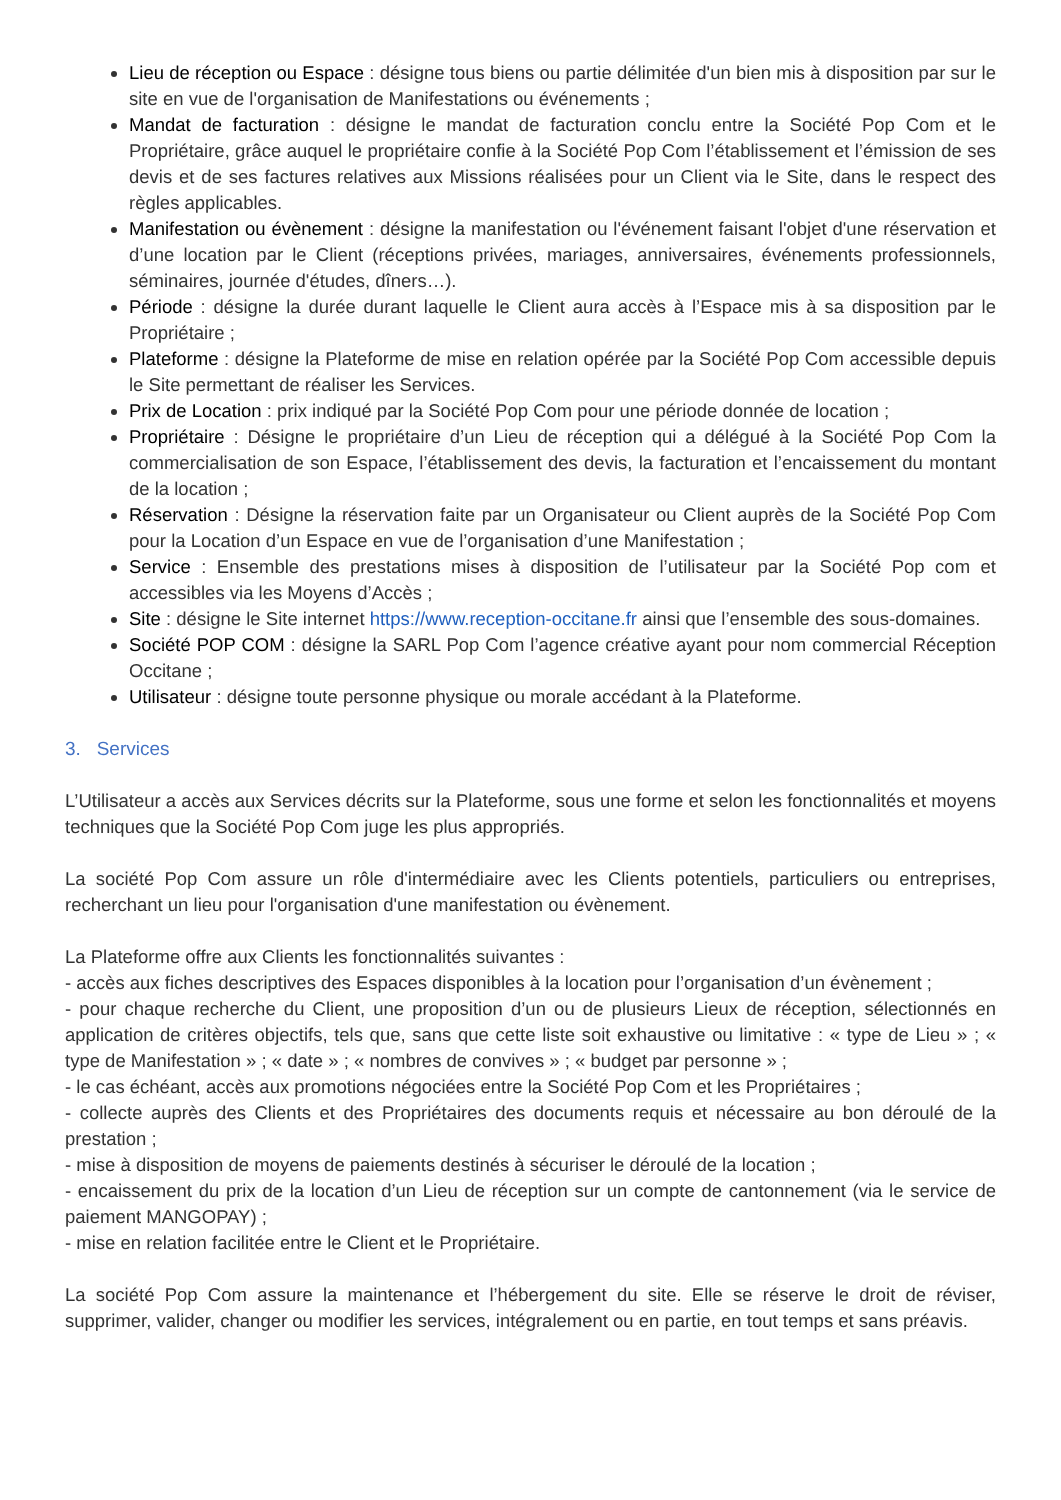Lieu de réception ou Espace : désigne tous biens ou partie délimitée d'un bien mis à disposition par sur le site en vue de l'organisation de Manifestations ou événements ;
Mandat de facturation : désigne le mandat de facturation conclu entre la Société Pop Com et le Propriétaire, grâce auquel le propriétaire confie à la Société Pop Com l’établissement et l’émission de ses devis et de ses factures relatives aux Missions réalisées pour un Client via le Site, dans le respect des règles applicables.
Manifestation ou évènement : désigne la manifestation ou l'événement faisant l'objet d'une réservation et d’une location par le Client (réceptions privées, mariages, anniversaires, événements professionnels, séminaires, journée d'études, dîners…).
Période : désigne la durée durant laquelle le Client aura accès à l’Espace mis à sa disposition par le Propriétaire ;
Plateforme : désigne la Plateforme de mise en relation opérée par la Société Pop Com accessible depuis le Site permettant de réaliser les Services.
Prix de Location : prix indiqué par la Société Pop Com pour une période donnée de location ;
Propriétaire : Désigne le propriétaire d’un Lieu de réception qui a délégué à la Société Pop Com la commercialisation de son Espace, l’établissement des devis, la facturation et l’encaissement du montant de la location ;
Réservation : Désigne la réservation faite par un Organisateur ou Client auprès de la Société Pop Com pour la Location d’un Espace en vue de l’organisation d’une Manifestation ;
Service : Ensemble des prestations mises à disposition de l’utilisateur par la Société Pop com et accessibles via les Moyens d’Accès ;
Site : désigne le Site internet https://www.reception-occitane.fr ainsi que l’ensemble des sous-domaines.
Société POP COM : désigne la SARL Pop Com l’agence créative ayant pour nom commercial Réception Occitane ;
Utilisateur : désigne toute personne physique ou morale accédant à la Plateforme.
3. Services
L’Utilisateur a accès aux Services décrits sur la Plateforme, sous une forme et selon les fonctionnalités et moyens techniques que la Société Pop Com juge les plus appropriés.
La société Pop Com assure un rôle d'intermédiaire avec les Clients potentiels, particuliers ou entreprises, recherchant un lieu pour l'organisation d'une manifestation ou évènement.
La Plateforme offre aux Clients les fonctionnalités suivantes :
- accès aux fiches descriptives des Espaces disponibles à la location pour l’organisation d’un évènement ;
- pour chaque recherche du Client, une proposition d’un ou de plusieurs Lieux de réception, sélectionnés en application de critères objectifs, tels que, sans que cette liste soit exhaustive ou limitative : « type de Lieu » ; « type de Manifestation » ; « date » ; « nombres de convives » ; « budget par personne » ;
- le cas échéant, accès aux promotions négociées entre la Société Pop Com et les Propriétaires ;
- collecte auprès des Clients et des Propriétaires des documents requis et nécessaire au bon déroulé de la prestation ;
- mise à disposition de moyens de paiements destinés à sécuriser le déroulé de la location ;
- encaissement du prix de la location d’un Lieu de réception sur un compte de cantonnement (via le service de paiement MANGOPAY) ;
- mise en relation facilitée entre le Client et le Propriétaire.
La société Pop Com assure la maintenance et l’hébergement du site. Elle se réserve le droit de réviser, supprimer, valider, changer ou modifier les services, intégralement ou en partie, en tout temps et sans préavis.